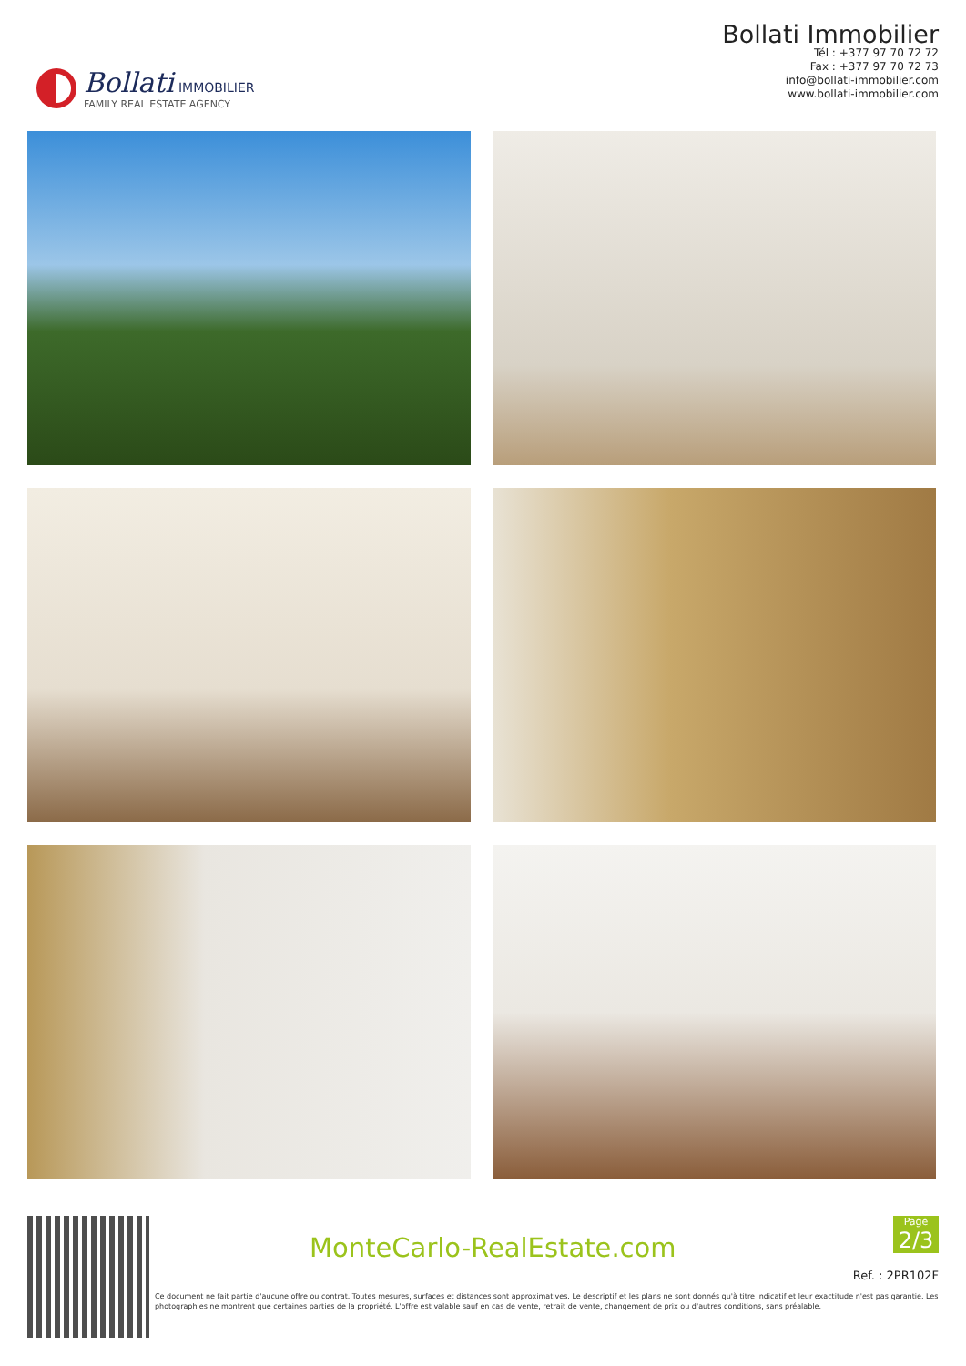Bollati IMMOBILIER
FAMILY REAL ESTATE AGENCY
Bollati Immobilier
Tél : +377 97 70 72 72
Fax : +377 97 70 72 73
info@bollati-immobilier.com
www.bollati-immobilier.com
MonteCarlo-RealEstate.com
Page
2/3
Ref. : 2PR102F
Ce document ne fait partie d'aucune offre ou contrat. Toutes mesures, surfaces et distances sont approximatives. Le descriptif et les plans ne sont donnés qu'à titre indicatif et leur exactitude n'est pas garantie. Les photographies ne montrent que certaines parties de la propriété. L'offre est valable sauf en cas de vente, retrait de vente, changement de prix ou d'autres conditions, sans préalable.